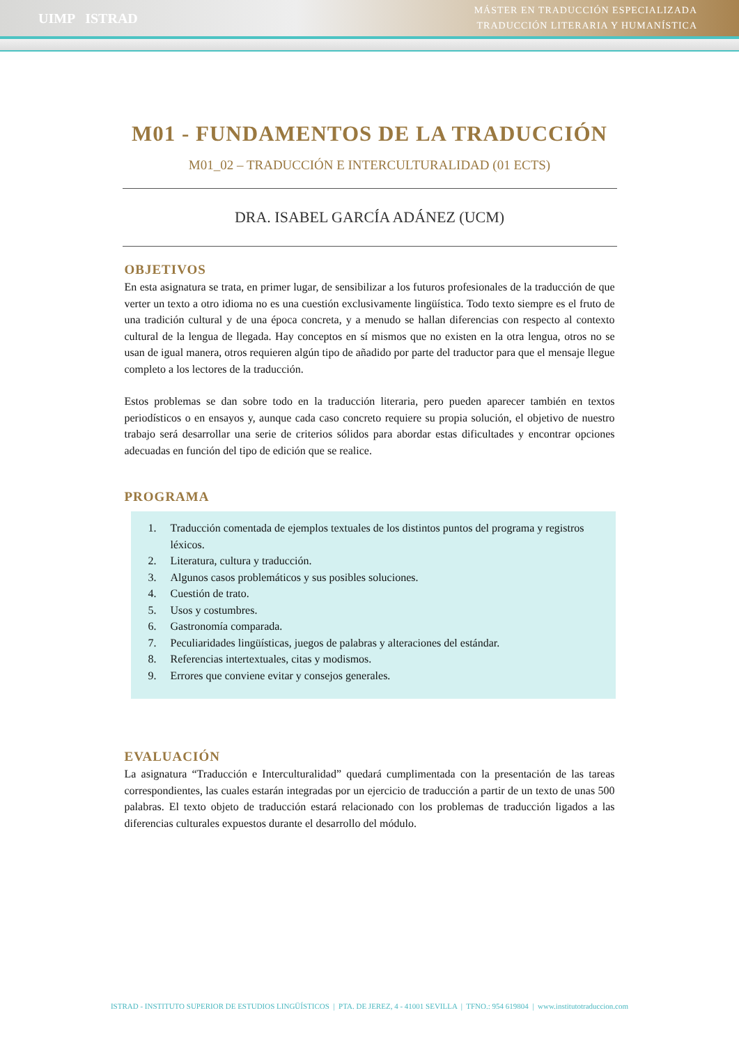UIMP ISTRAD
MÁSTER EN TRADUCCIÓN ESPECIALIZADA
TRADUCCIÓN LITERARIA Y HUMANÍSTICA
M01 - FUNDAMENTOS DE LA TRADUCCIÓN
M01_02 – TRADUCCIÓN E INTERCULTURALIDAD (01 ECTS)
DRA. ISABEL GARCÍA ADÁNEZ (UCM)
OBJETIVOS
En esta asignatura se trata, en primer lugar, de sensibilizar a los futuros profesionales de la traducción de que verter un texto a otro idioma no es una cuestión exclusivamente lingüística. Todo texto siempre es el fruto de una tradición cultural y de una época concreta, y a menudo se hallan diferencias con respecto al contexto cultural de la lengua de llegada. Hay conceptos en sí mismos que no existen en la otra lengua, otros no se usan de igual manera, otros requieren algún tipo de añadido por parte del traductor para que el mensaje llegue completo a los lectores de la traducción.
Estos problemas se dan sobre todo en la traducción literaria, pero pueden aparecer también en textos periodísticos o en ensayos y, aunque cada caso concreto requiere su propia solución, el objetivo de nuestro trabajo será desarrollar una serie de criterios sólidos para abordar estas dificultades y encontrar opciones adecuadas en función del tipo de edición que se realice.
PROGRAMA
1. Traducción comentada de ejemplos textuales de los distintos puntos del programa y registros léxicos.
2. Literatura, cultura y traducción.
3. Algunos casos problemáticos y sus posibles soluciones.
4. Cuestión de trato.
5. Usos y costumbres.
6. Gastronomía comparada.
7. Peculiaridades lingüísticas, juegos de palabras y alteraciones del estándar.
8. Referencias intertextuales, citas y modismos.
9. Errores que conviene evitar y consejos generales.
EVALUACIÓN
La asignatura “Traducción e Interculturalidad” quedará cumplimentada con la presentación de las tareas correspondientes, las cuales estarán integradas por un ejercicio de traducción a partir de un texto de unas 500 palabras. El texto objeto de traducción estará relacionado con los problemas de traducción ligados a las diferencias culturales expuestos durante el desarrollo del módulo.
ISTRAD - INSTITUTO SUPERIOR DE ESTUDIOS LINGÜÍSTICOS | PTA. DE JEREZ, 4 - 41001 SEVILLA | TFNO.: 954 619804 | www.institutotraduccion.com